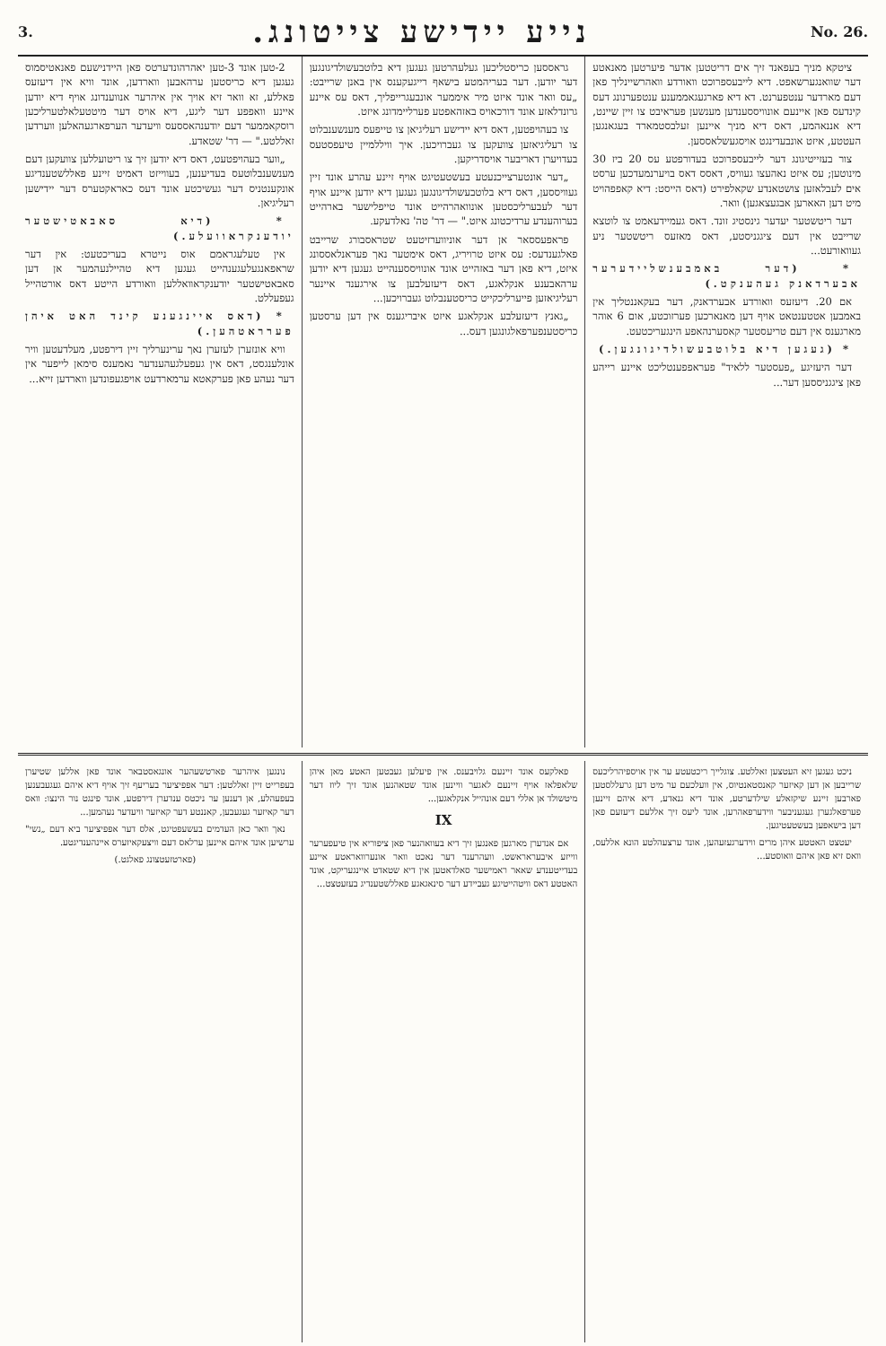3.
נייע יידישע צייטונג.
No. 26.
ציטקא מניך בעפאנד זיך אים דריטטען אדער פיערטען מאנאטע דער שוואנגערשאפט. דיא לייבעספרוכט וואורדע וואהרשיינליך פאן דעם מארדער ענטפערנט. דא דיא פארגעגאממענע ענטפערנונג דעס קינדעס פאן איינעם אונוויססענדען מענשען פעראיבט צו זיין שיינט, דיא אננאהמע, דאס דיא מניך איינען זעלבסטמארד בעגאנגען העטטע, איזט אונבעדינגט אויסגעשלאססען.
צור בעזייטיגונג דער לייבעספרוכט בעדורפטע עס 20 ביז 30 מינוטען; עס איזט נאהעצו געוויס, דאסס דאס בויערנמעדכען ערסט אים לעבלאזען צושטאנדע שקאלפירט (דאס הייסט: דיא קאפפהויט מיט דען האארען אבגעצאגען) וואר.
דער ריטשטער יעדער גינסטיג זונד. דאס געמיידעאמט צו לוטצא שרייבט אין דעם ציגגניסטע, דאס מאזעס ריטשטער ניע געוואורעט...
* (דער באמבענשליידערער אבערדאנק געהענקט.)
אם 20. דיעזעס וואורדע אבערדאנק, דער בעקאננטליך אין באמבען אטטענטאט אויף דען מאנארכען פערזוכטע, אום 6 אוהר מארגענס אין דעם טריעסטער קאסערנהאפע הינגעריכטעט.
* (געגען דיא בלוטבעשולדיגונגען.)
דער היעזיגע „פעסטער ללאיד" פעראפפענטליכט איינע רייהע פאן ציגגניססען דער...
גראססען כריסטליכען געלעהרטען געגען דיא בלוטבעשולדיגונגען דער יודען. דער בעריהמטע בישאף רייגעקענס אין באנן שרייבט: „עס וואר אונד איזט מיר איממער אונבעגרייפליך, דאס עס איינע גרונדלאזע אונד דורכאויס באזהאפטע פערליימדונג איזט.
צו בעהויפטען, דאס דיא יידישע רעליגיאן צו טייפעס מענשענבלוט צו רעליגיאזען צוועקען צו געברויכען. איך וויללמיין טיעפסטעס בעדויערן דאריבער אויסדריקען.
„דער אונטערצייכנעטע בעשטעטיגט אויף זיינע עהרע אונד זיין געוויססען, דאס דיא בלוטבעשולדיגונגען געגען דיא יודען איינע אויף דער לעבערליכסטען אונוואהרהייט אונד טייפלישער בארהייט בערוהענדע ערדיכטונג איזט." — דר' טה' נאלדעקע.
פראפעססאר אן דער אוניווערזיטעט שטראסבורג שרייבט פאלגענדעס: עס איזט טרויריג, דאס אימטער נאך פעראנלאססונג איזט, דיא פאן דער באזהייט אונד אונוויססענהייט געגען דיא יודען ערהאבענע אנקלאגע, דאס דיעזעלבען צו אירגענד איינער רעליגיאזען פייערליכקייט כריסטענבלוט געברויכען...
„גאנץ דיעזעלבע אנקלאגע איזט איבריגענס אין דען ערסטען כריסטענפערפאלגונגען דעס...
2-טען אונד 3-טען יאהרהונדערטס פאן היידנישעם פאנאטיסמוס געגען דיא כריסטען ערהאבען ווארדען, אונד וויא אין דיעזעס פאללע, זא וואר זיא אויך אין איהרער אנווענדונג אויף דיא יודען איינע וואפפע דער ליגע, דיא אויס דער מיטטעלאלטערליכען רוסקאממער דעם יודענהאססעס וויעדער הערפארגעהאלען ווערדען זאללטע." — דר' שטאדע.
„ווער בעהויפטעט, דאס דיא יודען זיך צו ריטועללען צוועקען דעם מענשענבלוטעס בעדיענען, בעווייזט דאמיט זיינע פאללשטענדיגע אונקענטניס דער געשיכטע אונד דעס כאראקטערס דער יידישען רעליגיאן.
* (דיא סאבאטישטער יודענקראוועלע.)
אין טעלעגראמם אוס נייטרא בעריכטעט: אין דער שראפאנגעלעגענהייט געגען דיא טהיילנעהמער אן דען סאבאטישטער יודענקראוואללען וואורדע הייטע דאס אורטהייל געפעללט.
* (דאס איינגענע קינד האט איהן פערראטהען.)
וויא אונזערן לעזערן נאך ערינערליך זיין דירפטע, מעלדעטען וויר אונלענגסט, דאס אין געפעלגעהענדער נאמענס סימאן לייפער אין דער נעהע פאן פערקאטא ערמארדעט אויפגעפונדען ווארדען זייא...
ניכט געגען זיא העטצען זאללטע. צוגלייך ריכטעטע ער אין אויספיהרליכעס שרייבען אן דען קאיזער קאנסטאנטיוס, אין וועלכעם ער מיט דען גרעללסטען פארבען זיינע שיקזאלע שילדערטע, אונד דיא גנאדע, דיא איהם זיינען פערפאלגערן געגעניבער ווידערפאהרען, אונד ליעס זיך אללעם דיעזעם פאן דען בישאפען בעשטעטיגען.
יעטצט האטטע איהן מרים ווידערגעזעהען, אונד ערצעהלטע הונא אללעס, וואס זיא פאן איהם וואוסטע...
פאלקעס אונד זיינעם גלויבענס. אין פיעלען געבטען האטע מאן איהן שלאפלאז אויף זיינעם לאגער וויינען אונד שטאהנען אונד זיך ליוז דער מיטשולד אן אללי דעם אונהייל אנקלאגען...
IX
אם אנדערן מארגען פאנגען זיך דיא בעוואהנער פאן ציפוריא אין טיעפערער ווייזע איבעראראשט. וועהרענד דער נאכט וואר אונערוואראטע איינע בעדייטענדע שאאר ראמישער סאלדאטען אין דיא שטאדט איינגעריקט, אונד האטטע דאס וויטהייטיגע געביידע דער סינאגאגע פאללשטענדיג בעזעטצט...
נונגען איהרער פארטשעהער אונגאסטבאר אונד פאן אללען שטיערן בעפרייט זיין זאללטען: דער אפפיציער בעריעף זיך אויף דיא איהם געגעבענען בעפעהלע, אן דענען ער ניכטס ענדערן דירפטע, אונד פינגט נור הינצו: וואס דער קאיזער געגעבען, קאננטע דער קאיזער וויעדער נעהמען...
נאך וואר כאן העדמים בעשעפטיגט, אלס דער אפפיציער ביא דעם „נשי" ערשיען אונד איהם איינען ערלאס דעם וויצעקאיזערס איינהענדיגטע.
(פארטזעטצונג פאלגט.)